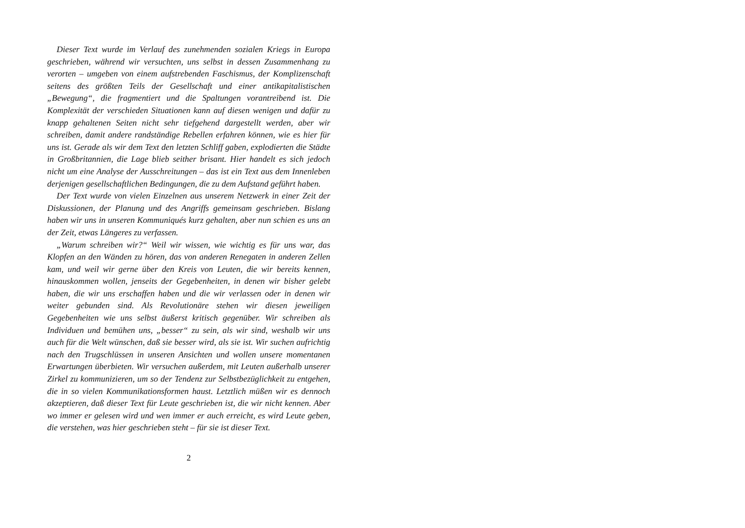Dieser Text wurde im Verlauf des zunehmenden sozialen Kriegs in Europa geschrieben, während wir versuchten, uns selbst in dessen Zusammenhang zu verorten – umgeben von einem aufstrebenden Faschismus, der Komplizenschaft seitens des größten Teils der Gesellschaft und einer antikapitalistischen „Bewegung“, die fragmentiert und die Spaltungen vorantreibend ist. Die Komplexität der verschieden Situationen kann auf diesen wenigen und dafür zu knapp gehaltenen Seiten nicht sehr tiefgehend dargestellt werden, aber wir schreiben, damit andere randständige Rebellen erfahren können, wie es hier für uns ist. Gerade als wir dem Text den letzten Schliff gaben, explodierten die Städte in Großbritannien, die Lage blieb seither brisant. Hier handelt es sich jedoch nicht um eine Analyse der Ausschreitungen – das ist ein Text aus dem Innenleben derjenigen gesellschaftlichen Bedingungen, die zu dem Aufstand geführt haben.
Der Text wurde von vielen Einzelnen aus unserem Netzwerk in einer Zeit der Diskussionen, der Planung und des Angriffs gemeinsam geschrieben. Bislang haben wir uns in unseren Kommuniqués kurz gehalten, aber nun schien es uns an der Zeit, etwas Längeres zu verfassen.
„Warum schreiben wir?“ Weil wir wissen, wie wichtig es für uns war, das Klopfen an den Wänden zu hören, das von anderen Renegaten in anderen Zellen kam, und weil wir gerne über den Kreis von Leuten, die wir bereits kennen, hinauskommen wollen, jenseits der Gegebenheiten, in denen wir bisher gelebt haben, die wir uns erschaffen haben und die wir verlassen oder in denen wir weiter gebunden sind. Als Revolutionäre stehen wir diesen jeweiligen Gegebenheiten wie uns selbst äußerst kritisch gegenüber. Wir schreiben als Individuen und bemühen uns, „besser“ zu sein, als wir sind, weshalb wir uns auch für die Welt wünschen, daß sie besser wird, als sie ist. Wir suchen aufrichtig nach den Trugschlüssen in unseren Ansichten und wollen unsere momentanen Erwartungen überbieten. Wir versuchen außerdem, mit Leuten außerhalb unserer Zirkel zu kommunizieren, um so der Tendenz zur Selbstbezüglichkeit zu entgehen, die in so vielen Kommunikationsformen haust. Letztlich müßen wir es dennoch akzeptieren, daß dieser Text für Leute geschrieben ist, die wir nicht kennen. Aber wo immer er gelesen wird und wen immer er auch erreicht, es wird Leute geben, die verstehen, was hier geschrieben steht – für sie ist dieser Text.
2